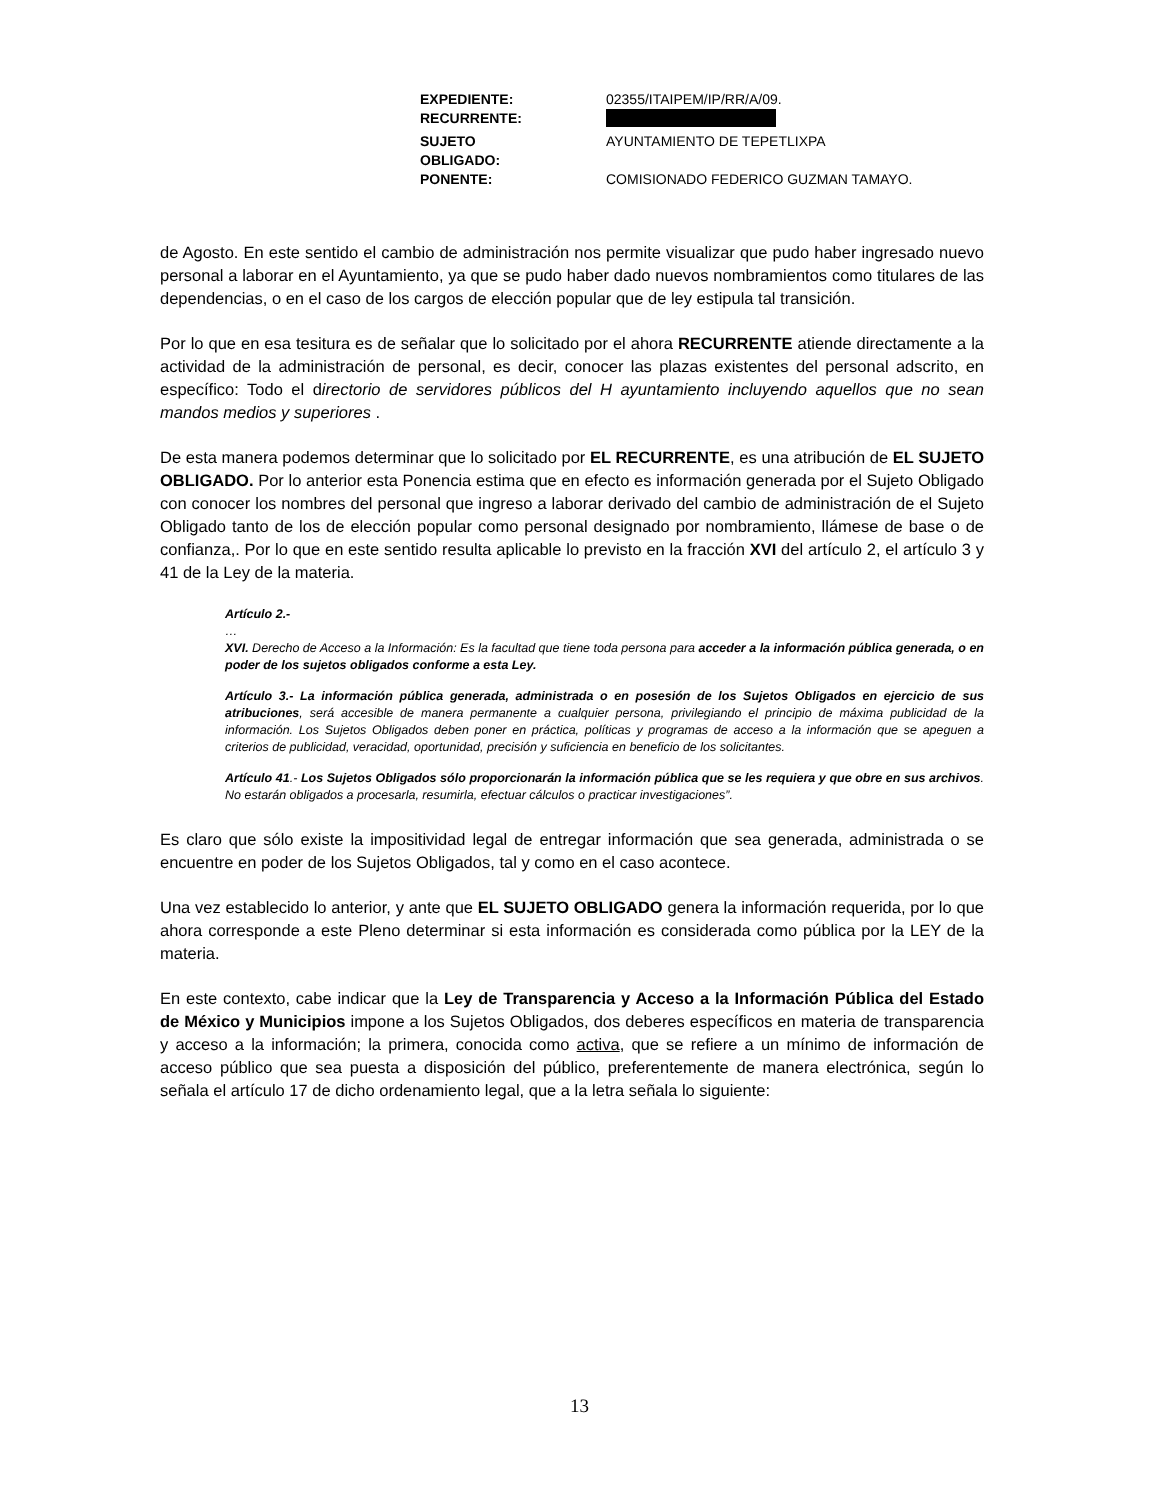| EXPEDIENTE: | 02355/ITAIPEM/IP/RR/A/09. |
| RECURRENTE: | |
| SUJETO OBLIGADO: | AYUNTAMIENTO DE TEPETLIXPA |
| PONENTE: | COMISIONADO FEDERICO GUZMAN TAMAYO. |
de Agosto. En este sentido el cambio de administración nos permite visualizar que pudo haber ingresado nuevo personal a laborar en el Ayuntamiento, ya que se pudo haber dado nuevos nombramientos como titulares de las dependencias, o en el caso de los cargos de elección popular que de ley estipula tal transición.
Por lo que en esa tesitura es de señalar que lo solicitado por el ahora RECURRENTE atiende directamente a la actividad de la administración de personal, es decir, conocer las plazas existentes del personal adscrito, en específico: Todo el directorio de servidores públicos del H ayuntamiento incluyendo aquellos que no sean mandos medios y superiores .
De esta manera podemos determinar que lo solicitado por EL RECURRENTE, es una atribución de EL SUJETO OBLIGADO. Por lo anterior esta Ponencia estima que en efecto es información generada por el Sujeto Obligado con conocer los nombres del personal que ingreso a laborar derivado del cambio de administración de el Sujeto Obligado tanto de los de elección popular como personal designado por nombramiento, llámese de base o de confianza,. Por lo que en este sentido resulta aplicable lo previsto en la fracción XVI del artículo 2, el artículo 3 y 41 de la Ley de la materia.
Artículo 2.-
…
XVI. Derecho de Acceso a la Información: Es la facultad que tiene toda persona para acceder a la información pública generada, o en poder de los sujetos obligados conforme a esta Ley.
Artículo 3.- La información pública generada, administrada o en posesión de los Sujetos Obligados en ejercicio de sus atribuciones, será accesible de manera permanente a cualquier persona, privilegiando el principio de máxima publicidad de la información. Los Sujetos Obligados deben poner en práctica, políticas y programas de acceso a la información que se apeguen a criterios de publicidad, veracidad, oportunidad, precisión y suficiencia en beneficio de los solicitantes.
Artículo 41.- Los Sujetos Obligados sólo proporcionarán la información pública que se les requiera y que obre en sus archivos. No estarán obligados a procesarla, resumirla, efectuar cálculos o practicar investigaciones”.
Es claro que sólo existe la impositividad legal de entregar información que sea generada, administrada o se encuentre en poder de los Sujetos Obligados, tal y como en el caso acontece.
Una vez establecido lo anterior, y ante que EL SUJETO OBLIGADO genera la información requerida, por lo que ahora corresponde a este Pleno determinar si esta información es considerada como pública por la LEY de la materia.
En este contexto, cabe indicar que la Ley de Transparencia y Acceso a la Información Pública del Estado de México y Municipios impone a los Sujetos Obligados, dos deberes específicos en materia de transparencia y acceso a la información; la primera, conocida como activa, que se refiere a un mínimo de información de acceso público que sea puesta a disposición del público, preferentemente de manera electrónica, según lo señala el artículo 17 de dicho ordenamiento legal, que a la letra señala lo siguiente:
13